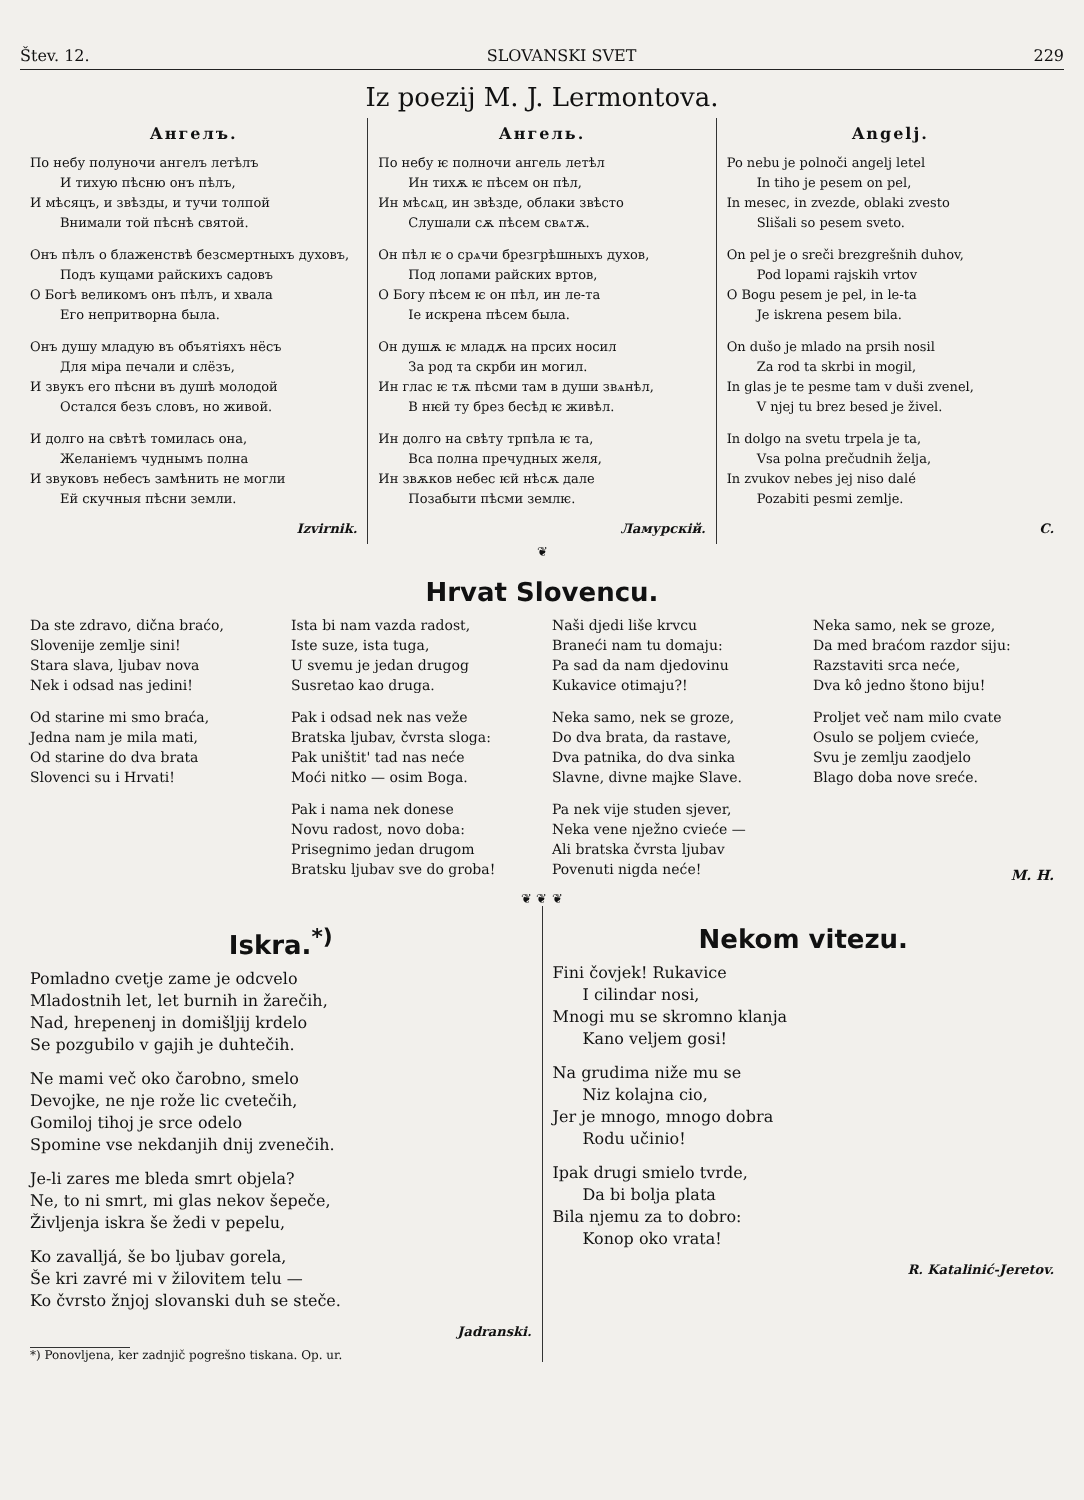Štev. 12. SLOVANSKI SVET 229
Iz poezij M. J. Lermontova.
Ангелъ.
По небу полуночи ангелъ летѣлъ
И тихую пѣсню онъ пѣлъ,
И мѣсяцъ, и звѣзды, и тучи толпой
Внимали той пѣснѣ святой.
Онъ пѣлъ о блаженствѣ безсмертныхъ духовъ,
Подъ кущами райскихъ садовъ
О Богѣ великомъ онъ пѣлъ, и хвала
Его непритворна была.
Онъ душу младую въ объятiяхъ нёсъ
Для мiра печали и слёзъ,
И звукъ его пѣсни въ душѣ молодой
Остался безъ словъ, но живой.
И долго на свѣтѣ томилась она,
Желанiемъ чуднымъ полна
И звуковъ небесъ замѣнить не могли
Ей скучныя пѣсни земли.
Izvirnik.
Ангель.
По небу ѥ полночи ангель летѣл
Ин тихѫ ѥ пѣсем он пѣл,
Ин мѣсѧц, ин звѣзде, облаки звѣсто
Слушали сѫ пѣсем свѧтѫ.
Он пѣл ѥ о срѧчи брезгрѣшныхъ духов,
Под лопами райских вртов,
О Богу пѣсем ѥ он пѣл, ин ле-та
Іе искрена пѣсем была.
Он душѫ ѥ младѫ на прсих носил
За род та скрби ин могил.
Ин глас ѥ тѫ пѣсми там в души звѧнѣл,
В нѥй ту брез бесѣд ѥ живѣл.
Ин долго на свѣту трпѣла ѥ та,
Вса полна пречудных желя,
Ин звѫков небес ѥй нѣсѫ дале
Позабыти пѣсми землѥ.
Ламурскiй.
Angelj.
Po nebu je polnoči angelj letel
In tiho je pesem on pel,
In mesec, in zvezde, oblaki zvesto
Slišali so pesem sveto.
On pel je o sreči brezgrešnih duhov,
Pod lopami rajskih vrtov
O Bogu pesem je pel, in le-ta
Je iskrena pesem bila.
On dušo je mlado na prsih nosil
Za rod ta skrbi in mogil,
In glas je te pesme tam v duši zvenel,
V njej tu brez besed je živel.
In dolgo na svetu trpela je ta,
Vsa polna prečudnih želja,
In zvukov nebes jej niso dalé
Pozabiti pesmi zemlje.
C.
❦
Hrvat Slovencu.
Da ste zdravo, dična braćo,
Slovenije zemlje sini!
Stara slava, ljubav nova
Nek i odsad nas jedini!
Od starine mi smo braća,
Jedna nam je mila mati,
Od starine do dva brata
Slovenci su i Hrvati!
Ista bi nam vazda radost,
Iste suze, ista tuga,
U svemu je jedan drugog
Susretao kao druga.
Pak i odsad nek nas veže
Bratska ljubav, čvrsta sloga:
Pak uništit' tad nas neće
Moći nitko — osim Boga.
Naši djedi liše krvcu
Braneći nam tu domaju:
Pa sad da nam djedovinu
Kukavice otimaju?!
Neka samo, nek se groze,
Do dva brata, da rastave,
Dva patnika, do dva sinka
Slavne, divne majke Slave.
Neka samo, nek se groze,
Da med braćom razdor siju:
Razstaviti srca neće,
Dva kô jedno štono biju!
Proljet več nam milo cvate
Osulo se poljem cvieće,
Svu je zemlju zaodjelo
Blago doba nove sreće.
Pak i nama nek donese
Novu radost, novo doba:
Prisegnimo jedan drugom
Bratsku ljubav sve do groba!
Pa nek vije studen sjever,
Neka vene nježno cvieće —
Ali bratska čvrsta ljubav
Povenuti nigda neće!
M. H.
❦ ❦ ❦
Iskra.<sup>*)</sup>
Pomladno cvetje zame je odcvelo
Mladostnih let, let burnih in žarečih,
Nad, hrepenenj in domišljij krdelo
Se pozgubilo v gajih je duhtečih.
Ne mami več oko čarobno, smelo
Devojke, ne nje rože lic cvetečih,
Gomiloj tihoj je srce odelo
Spomine vse nekdanjih dnij zvenečih.
Je-li zares me bleda smrt objela?
Ne, to ni smrt, mi glas nekov šepeče,
Življenja iskra še žedi v pepelu,
Ko zavalljá, še bo ljubav gorela,
Še kri zavré mi v žilovitem telu —
Ko čvrsto žnjoj slovanski duh se steče.
Jadranski.
*) Ponovljena, ker zadnjič pogrešno tiskana. Op. ur.
Nekom vitezu.
Fini čovjek! Rukavice
I cilindar nosi,
Mnogi mu se skromno klanja
Kano veljem gosi!
Na grudima niže mu se
Niz kolajna cio,
Jer je mnogo, mnogo dobra
Rodu učinio!
Ipak drugi smielo tvrde,
Da bi bolja plata
Bila njemu za to dobro:
Konop oko vrata!
R. Katalinić-Jeretov.